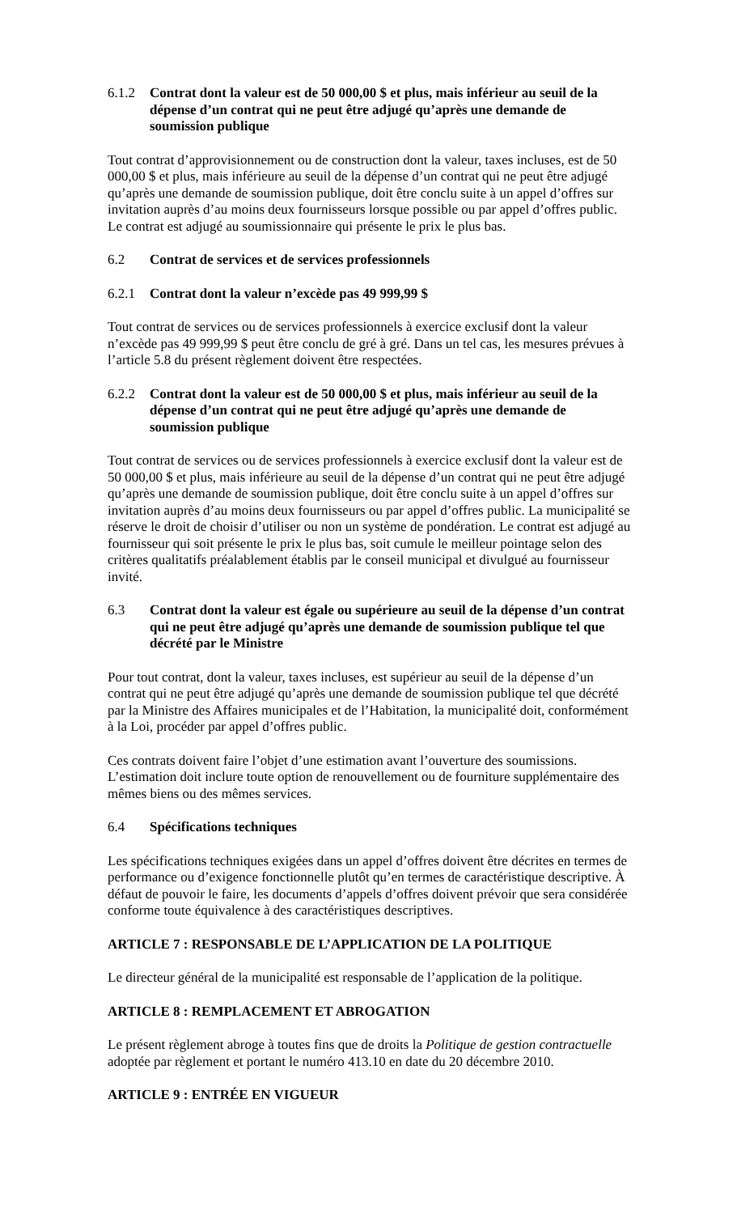6.1.2 Contrat dont la valeur est de 50 000,00 $ et plus, mais inférieur au seuil de la dépense d’un contrat qui ne peut être adjugé qu’après une demande de soumission publique
Tout contrat d’approvisionnement ou de construction dont la valeur, taxes incluses, est de 50 000,00 $ et plus, mais inférieure au seuil de la dépense d’un contrat qui ne peut être adjugé qu’après une demande de soumission publique, doit être conclu suite à un appel d’offres sur invitation auprès d’au moins deux fournisseurs lorsque possible ou par appel d’offres public. Le contrat est adjugé au soumissionnaire qui présente le prix le plus bas.
6.2 Contrat de services et de services professionnels
6.2.1 Contrat dont la valeur n’excède pas 49 999,99 $
Tout contrat de services ou de services professionnels à exercice exclusif dont la valeur n’excède pas 49 999,99 $ peut être conclu de gré à gré. Dans un tel cas, les mesures prévues à l’article 5.8 du présent règlement doivent être respectées.
6.2.2 Contrat dont la valeur est de 50 000,00 $ et plus, mais inférieur au seuil de la dépense d’un contrat qui ne peut être adjugé qu’après une demande de soumission publique
Tout contrat de services ou de services professionnels à exercice exclusif dont la valeur est de 50 000,00 $ et plus, mais inférieure au seuil de la dépense d’un contrat qui ne peut être adjugé qu’après une demande de soumission publique, doit être conclu suite à un appel d’offres sur invitation auprès d’au moins deux fournisseurs ou par appel d’offres public. La municipalité se réserve le droit de choisir d’utiliser ou non un système de pondération. Le contrat est adjugé au fournisseur qui soit présente le prix le plus bas, soit cumule le meilleur pointage selon des critères qualitatifs préalablement établis par le conseil municipal et divulgué au fournisseur invité.
6.3 Contrat dont la valeur est égale ou supérieure au seuil de la dépense d’un contrat qui ne peut être adjugé qu’après une demande de soumission publique tel que décrété par le Ministre
Pour tout contrat, dont la valeur, taxes incluses, est supérieur au seuil de la dépense d’un contrat qui ne peut être adjugé qu’après une demande de soumission publique tel que décrété par la Ministre des Affaires municipales et de l’Habitation, la municipalité doit, conformément à la Loi, procéder par appel d’offres public.
Ces contrats doivent faire l’objet d’une estimation avant l’ouverture des soumissions. L’estimation doit inclure toute option de renouvellement ou de fourniture supplémentaire des mêmes biens ou des mêmes services.
6.4 Spécifications techniques
Les spécifications techniques exigées dans un appel d’offres doivent être décrites en termes de performance ou d’exigence fonctionnelle plutôt qu’en termes de caractéristique descriptive. À défaut de pouvoir le faire, les documents d’appels d’offres doivent prévoir que sera considérée conforme toute équivalence à des caractéristiques descriptives.
ARTICLE 7 : RESPONSABLE DE L’APPLICATION DE LA POLITIQUE
Le directeur général de la municipalité est responsable de l’application de la politique.
ARTICLE 8 : REMPLACEMENT ET ABROGATION
Le présent règlement abroge à toutes fins que de droits la Politique de gestion contractuelle adoptée par règlement et portant le numéro 413.10 en date du 20 décembre 2010.
ARTICLE 9 : ENTRÉE EN VIGUEUR